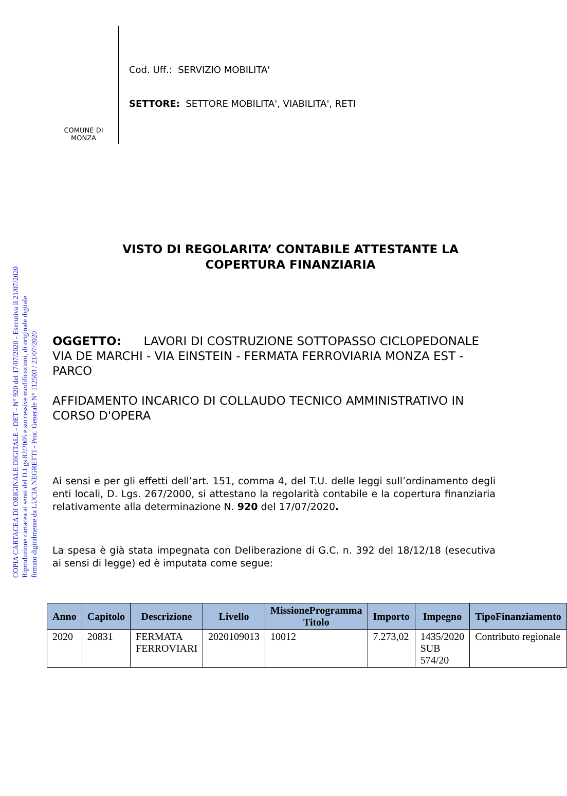COPIA CARTACEA DI ORIGINALE DIGITALE - DET - N° 920 del 17/07/2020 - Esecutiva il 21/07/2020
Riproduzione cartacea ai sensi del D.Lgs.82/2005 e successive modificazioni, di originale digitale
firmato digitalmente da LUCIA NEGRETTI - Prot. Generale N° 112503 / 21/07/2020
COMUNE DI
MONZA
Cod. Uff.: SERVIZIO MOBILITA'
SETTORE: SETTORE MOBILITA', VIABILITA', RETI
VISTO DI REGOLARITA’ CONTABILE ATTESTANTE LA
COPERTURA FINANZIARIA
OGGETTO: LAVORI DI COSTRUZIONE SOTTOPASSO CICLOPEDONALE VIA DE MARCHI - VIA EINSTEIN - FERMATA FERROVIARIA MONZA EST - PARCO
AFFIDAMENTO INCARICO DI COLLAUDO TECNICO AMMINISTRATIVO IN CORSO D'OPERA
Ai sensi e per gli effetti dell’art. 151, comma 4, del T.U. delle leggi sull’ordinamento degli enti locali, D. Lgs. 267/2000, si attestano la regolarità contabile e la copertura finanziaria relativamente alla determinazione N. 920 del 17/07/2020.
La spesa è già stata impegnata con Deliberazione di G.C. n. 392 del 18/12/18 (esecutiva ai sensi di legge) ed è imputata come segue:
| Anno | Capitolo | Descrizione | Livello | MissioneProgramma Titolo | Importo | Impegno | TipoFinanziamento |
| --- | --- | --- | --- | --- | --- | --- | --- |
| 2020 | 20831 | FERMATA FERROVIARI | 2020109013 | 10012 | 7.273,02 | 1435/2020 SUB 574/20 | Contributo regionale |